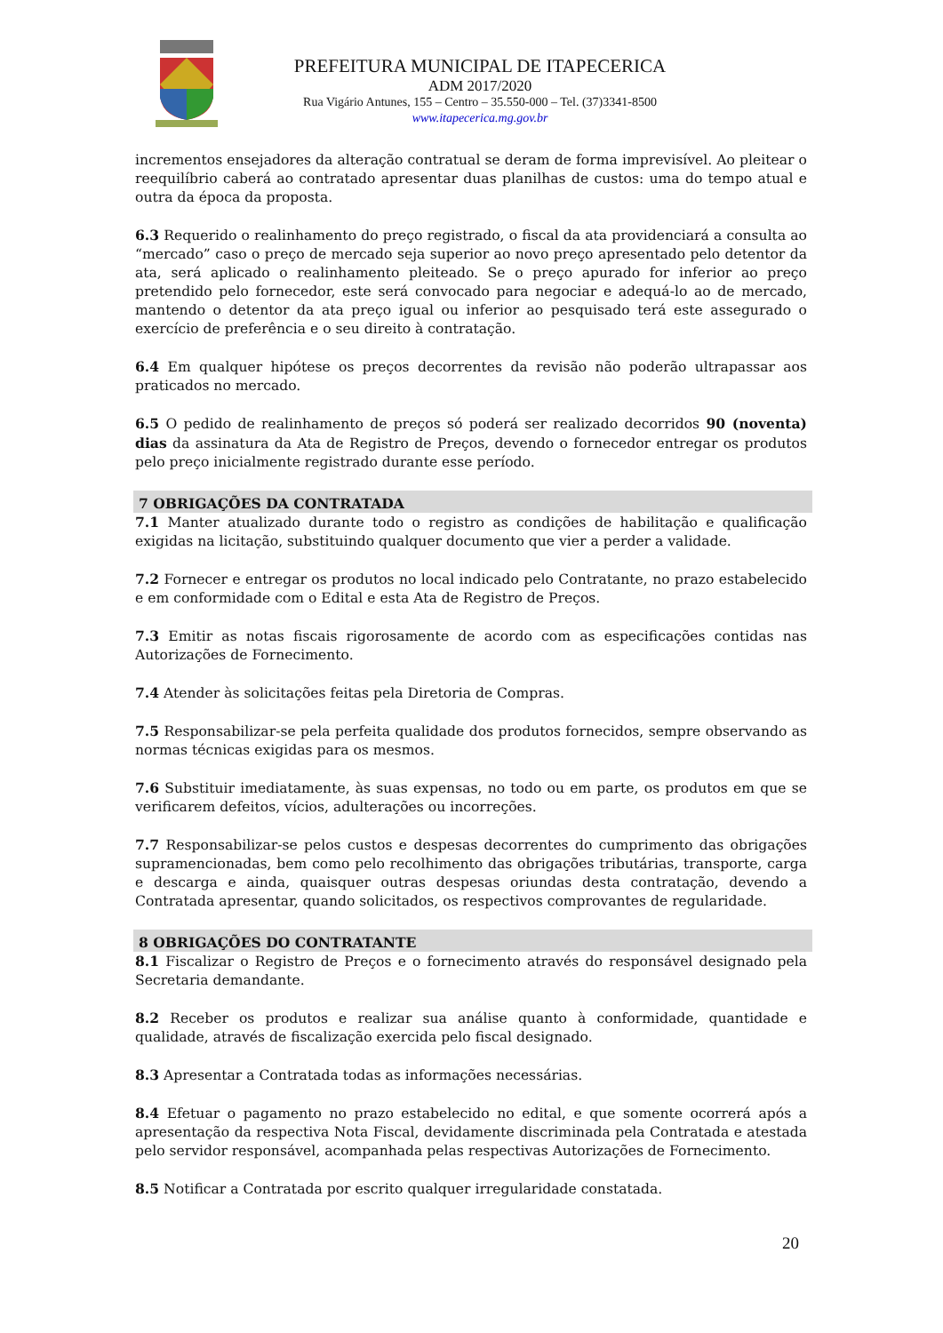PREFEITURA MUNICIPAL DE ITAPECERICA
ADM 2017/2020
Rua Vigário Antunes, 155 – Centro – 35.550-000 – Tel. (37)3341-8500
www.itapecerica.mg.gov.br
incrementos ensejadores da alteração contratual se deram de forma imprevisível. Ao pleitear o reequilíbrio caberá ao contratado apresentar duas planilhas de custos: uma do tempo atual e outra da época da proposta.
6.3 Requerido o realinhamento do preço registrado, o fiscal da ata providenciará a consulta ao “mercado” caso o preço de mercado seja superior ao novo preço apresentado pelo detentor da ata, será aplicado o realinhamento pleiteado. Se o preço apurado for inferior ao preço pretendido pelo fornecedor, este será convocado para negociar e adequá-lo ao de mercado, mantendo o detentor da ata preço igual ou inferior ao pesquisado terá este assegurado o exercício de preferência e o seu direito à contratação.
6.4 Em qualquer hipótese os preços decorrentes da revisão não poderão ultrapassar aos praticados no mercado.
6.5 O pedido de realinhamento de preços só poderá ser realizado decorridos 90 (noventa) dias da assinatura da Ata de Registro de Preços, devendo o fornecedor entregar os produtos pelo preço inicialmente registrado durante esse período.
7 OBRIGAÇÕES DA CONTRATADA
7.1 Manter atualizado durante todo o registro as condições de habilitação e qualificação exigidas na licitação, substituindo qualquer documento que vier a perder a validade.
7.2 Fornecer e entregar os produtos no local indicado pelo Contratante, no prazo estabelecido e em conformidade com o Edital e esta Ata de Registro de Preços.
7.3 Emitir as notas fiscais rigorosamente de acordo com as especificações contidas nas Autorizações de Fornecimento.
7.4 Atender às solicitações feitas pela Diretoria de Compras.
7.5 Responsabilizar-se pela perfeita qualidade dos produtos fornecidos, sempre observando as normas técnicas exigidas para os mesmos.
7.6 Substituir imediatamente, às suas expensas, no todo ou em parte, os produtos em que se verificarem defeitos, vícios, adulterações ou incorreções.
7.7 Responsabilizar-se pelos custos e despesas decorrentes do cumprimento das obrigações supramencionadas, bem como pelo recolhimento das obrigações tributárias, transporte, carga e descarga e ainda, quaisquer outras despesas oriundas desta contratação, devendo a Contratada apresentar, quando solicitados, os respectivos comprovantes de regularidade.
8 OBRIGAÇÕES DO CONTRATANTE
8.1 Fiscalizar o Registro de Preços e o fornecimento através do responsável designado pela Secretaria demandante.
8.2 Receber os produtos e realizar sua análise quanto à conformidade, quantidade e qualidade, através de fiscalização exercida pelo fiscal designado.
8.3 Apresentar a Contratada todas as informações necessárias.
8.4 Efetuar o pagamento no prazo estabelecido no edital, e que somente ocorrerá após a apresentação da respectiva Nota Fiscal, devidamente discriminada pela Contratada e atestada pelo servidor responsável, acompanhada pelas respectivas Autorizações de Fornecimento.
8.5 Notificar a Contratada por escrito qualquer irregularidade constatada.
20